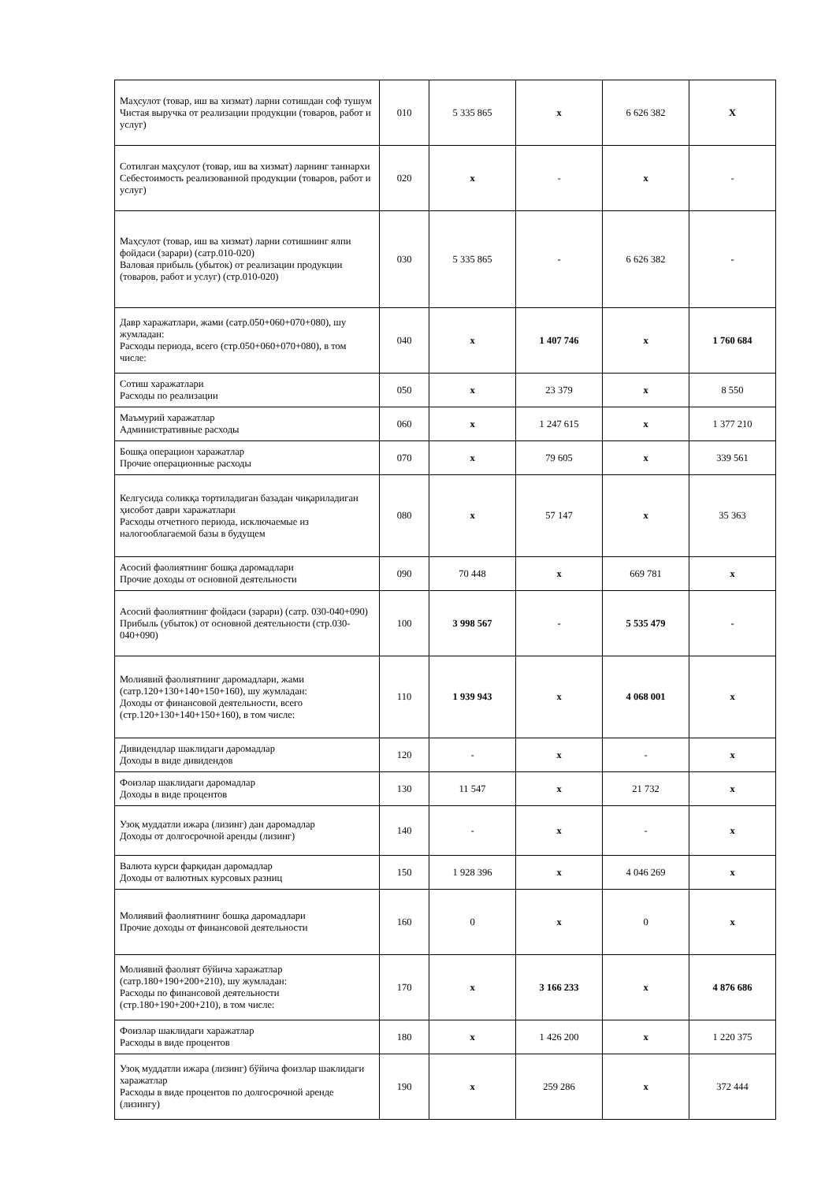| Маҳсулот (товар, иш ва хизмат) ларни сотишдан соф тушум Чистая выручка от реализации продукции (товаров, работ и услуг) | 010 | 5 335 865 | x | 6 626 382 | X |
| Сотилган маҳсулот (товар, иш ва хизмат) ларнинг таннархи Себестоимость реализованной продукции (товаров, работ и услуг) | 020 | x | - | x | - |
| Маҳсулот (товар, иш ва хизмат) ларни сотишнинг ялпи фойдаси (зарари) (сатр.010-020) Валовая прибыль (убыток) от реализации продукции (товаров, работ и услуг) (стр.010-020) | 030 | 5 335 865 | - | 6 626 382 | - |
| Давр харажатлари, жами (сатр.050+060+070+080), шу жумладан: Расходы периода, всего (стр.050+060+070+080), в том числе: | 040 | x | 1 407 746 | x | 1 760 684 |
| Сотиш харажатлари Расходы по реализации | 050 | x | 23 379 | x | 8 550 |
| Маъмурий харажатлар Административные расходы | 060 | x | 1 247 615 | x | 1 377 210 |
| Бошқа операцион харажатлар Прочие операционные расходы | 070 | x | 79 605 | x | 339 561 |
| Келгусида соликқа тортиладиган базадан чиқариладиган ҳисобот даври харажатлари Расходы отчетного периода, исключаемые из налогооблагаемой базы в будущем | 080 | x | 57 147 | x | 35 363 |
| Асосий фаолиятнинг бошқа даромадлари Прочие доходы от основной деятельности | 090 | 70 448 | x | 669 781 | x |
| Асосий фаолиятнинг фойдаси (зарари) (сатр. 030-040+090) Прибыль (убыток) от основной деятельности (стр.030-040+090) | 100 | 3 998 567 | - | 5 535 479 | - |
| Молиявий фаолиятнинг даромадлари, жами (сатр.120+130+140+150+160), шу жумладан: Доходы от финансовой деятельности, всего (стр.120+130+140+150+160), в том числе: | 110 | 1 939 943 | x | 4 068 001 | x |
| Дивидендлар шаклидаги даромадлар Доходы в виде дивидендов | 120 | - | x | - | x |
| Фоизлар шаклидаги даромадлар Доходы в виде процентов | 130 | 11 547 | x | 21 732 | x |
| Узоқ муддатли ижара (лизинг) дан даромадлар Доходы от долгосрочной аренды (лизинг) | 140 | - | x | - | x |
| Валюта курси фарқидан даромадлар Доходы от валютных курсовых разниц | 150 | 1 928 396 | x | 4 046 269 | x |
| Молиявий фаолиятнинг бошқа даромадлари Прочие доходы от финансовой деятельности | 160 | 0 | x | 0 | x |
| Молиявий фаолият бўйича харажатлар (сатр.180+190+200+210), шу жумладан: Расходы по финансовой деятельности (стр.180+190+200+210), в том числе: | 170 | x | 3 166 233 | x | 4 876 686 |
| Фоизлар шаклидаги харажатлар Расходы в виде процентов | 180 | x | 1 426 200 | x | 1 220 375 |
| Узоқ муддатли ижара (лизинг) бўйича фоизлар шаклидаги харажатлар Расходы в виде процентов по долгосрочной аренде (лизингу) | 190 | x | 259 286 | x | 372 444 |